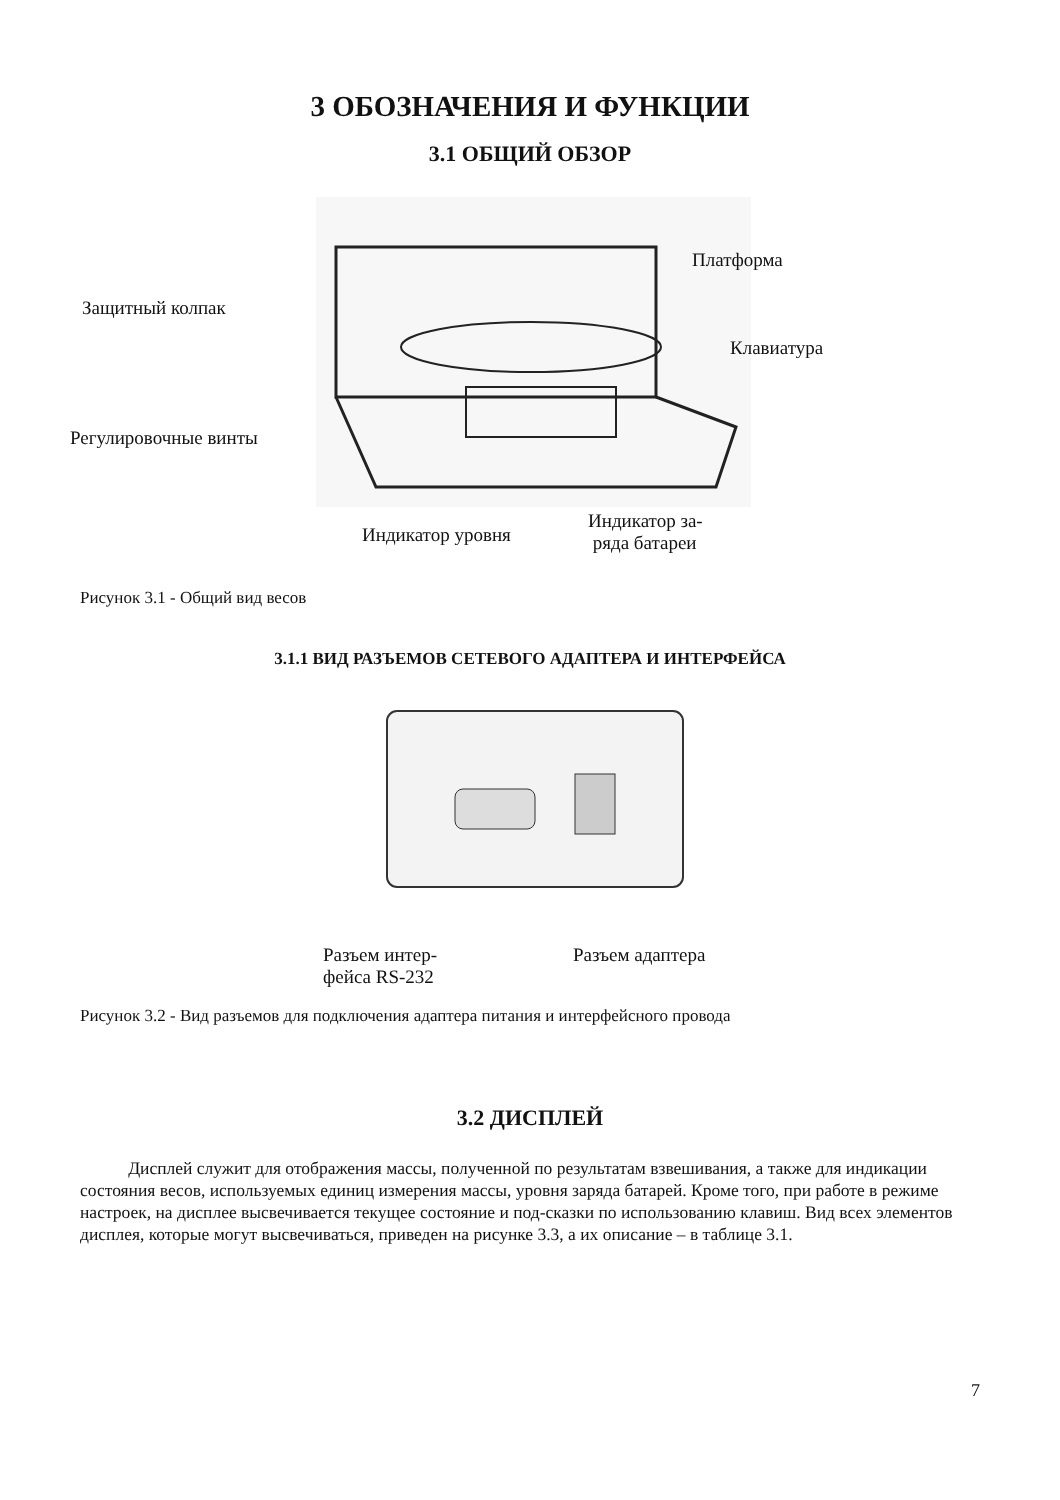3 ОБОЗНАЧЕНИЯ И ФУНКЦИИ
3.1 ОБЩИЙ ОБЗОР
Платформа
Защитный колпак
Клавиатура
Регулировочные винты
Индикатор уровня
Индикатор за-
ряда батареи
Рисунок 3.1 - Общий вид весов
3.1.1 ВИД РАЗЪЕМОВ СЕТЕВОГО АДАПТЕРА И ИНТЕРФЕЙСА
Разъем интер-
фейса RS-232
Разъем адаптера
Рисунок 3.2 - Вид разъемов для подключения адаптера питания и интерфейсного провода
3.2 ДИСПЛЕЙ
Дисплей служит для отображения массы, полученной по результатам взвешивания, а также для индикации состояния весов, используемых единиц измерения массы, уровня заряда батарей. Кроме того, при работе в режиме настроек, на дисплее высвечивается текущее состояние и под-сказки по использованию клавиш. Вид всех элементов дисплея, которые могут высвечиваться, приведен на рисунке 3.3, а их описание – в таблице 3.1.
7